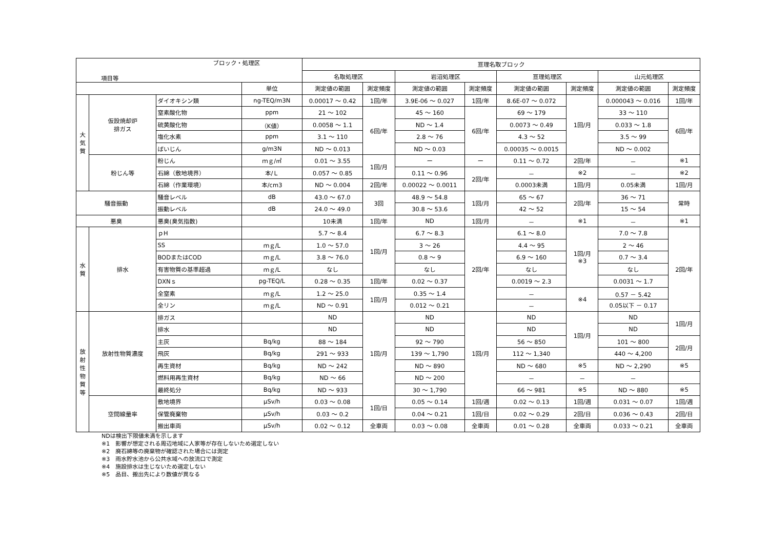| ブロック・処理区 項目等 | | | | 亘理名取ブロック | | | | | | | |
| --- | --- | --- | --- | --- | --- | --- | --- | --- | --- | --- | --- |
| | | | | 名取処理区 | | 岩沼処理区 | | 亘理処理区 | | 山元処理区 | |
| | | | 単位 | 測定値の範囲 | 測定頻度 | 測定値の範囲 | 測定頻度 | 測定値の範囲 | 測定頻度 | 測定値の範囲 | 測定頻度 |
| 大 気 質 | 仮設焼却炉 排ガス | ダイオキシン類 | ng-TEQ/m3N | 0.00017 ～ 0.42 | 1回/年 | 3.9E-06 ～ 0.027 | 1回/年 | 8.6E-07 ～ 0.072 | 1回/月 | 0.000043 ～ 0.016 | 1回/年 |
| | | 窒素酸化物 | ppm | 21 ～ 102 | 6回/年 | 45 ～ 160 | 6回/年 | 69 ～ 179 | | 33 ～ 110 | 6回/年 |
| | | 硫黄酸化物 | （K値） | 0.0058 ～ 1.1 | | ND ～ 1.4 | | 0.0073 ～ 0.49 | | 0.033 ～ 1.8 | |
| | | 塩化水素 | ppm | 3.1 ～ 110 | | 2.8 ～ 76 | | 4.3 ～ 52 | | 3.5 ～ 99 | |
| | | ばいじん | g/m3N | ND ～ 0.013 | | ND ～ 0.03 | | 0.00035 ～ 0.0015 | | ND ～ 0.002 | |
| | 粉じん等 | 粉じん | ｍｇ/㎥ | 0.01 ～ 3.55 | 1回/月 | ー | ー | 0.11 ～ 0.72 | 2回/年 | － | ※1 |
| | | 石綿（敷地境界） | 本/Ｌ | 0.057 ～ 0.85 | | 0.11 ～ 0.96 | 2回/年 | － | ※2 | － | ※2 |
| | | 石綿（作業環境） | 本/cm3 | ND ～ 0.004 | 2回/年 | 0.00022 ～ 0.0011 | | 0.0003未満 | 1回/月 | 0.05未満 | 1回/月 |
| 騒音振動 | | 騒音レベル | dB | 43.0 ～ 67.0 | 3回 | 48.9 ～ 54.8 | 1回/月 | 65 ～ 67 | 2回/年 | 36 ～ 71 | 常時 |
| | | 振動レベル | dB | 24.0 ～ 49.0 | | 30.8 ～ 53.6 | | 42 ～ 52 | | 15 ～ 54 | |
| 悪臭 | | 悪臭(臭気指数) | | 10未満 | 1回/年 | ND | 1回/月 | － | ※1 | － | ※1 |
| 水 質 | 排水 | ｐH | | 5.7 ～ 8.4 | 1回/月 | 6.7 ～ 8.3 | 2回/年 | 6.1 ～ 8.0 | 1回/月 ※3 | 7.0 ～ 7.8 | 2回/年 |
| | | SS | ｍｇ/L | 1.0 ～ 57.0 | | 3 ～ 26 | | 4.4 ～ 95 | | 2 ～ 46 | |
| | | BODまたはCOD | ｍｇ/L | 3.8 ～ 76.0 | | 0.8 ～ 9 | | 6.9 ～ 160 | | 0.7 ～ 3.4 | |
| | | 有害物質の基準超過 | ｍｇ/L | なし | | なし | | なし | | なし | |
| | | DXNｓ | pg-TEQ/L | 0.28 ～ 0.35 | 1回/年 | 0.02 ～ 0.37 | | 0.0019 ～ 2.3 | | 0.0031 ～ 1.7 | |
| | | 全窒素 | ｍｇ/L | 1.2 ～ 25.0 | 1回/月 | 0.35 ～ 1.4 | | － | ※4 | 0.57 － 5.42 | |
| | | 全リン | ｍｇ/L | ND ～ 0.91 | | 0.012 ～ 0.21 | | － | | 0.05以下 － 0.17 | |
| 放 射 性 物 質 等 | 放射性物質濃度 | 排ガス | | ND | 1回/月 | ND | 1回/月 | ND | 1回/月 | ND | 1回/月 |
| | | 排水 | | ND | | ND | | ND | | ND | |
| | | 主灰 | Bq/kg | 88 ～ 184 | | 92 ～ 790 | | 56 ～ 850 | | 101 ～ 800 | 2回/月 |
| | | 飛灰 | Bq/kg | 291 ～ 933 | | 139 ～ 1,790 | | 112 ～ 1,340 | | 440 ～ 4,200 | |
| | | 再生資材 | Bq/kg | ND ～ 242 | | ND ～ 890 | | ND ～ 680 | ※5 | ND ～ 2,290 | ※5 |
| | | 燃料用再生資材 | Bq/kg | ND ～ 66 | | ND ～ 200 | | － | － | － | |
| | | 最終処分 | Bq/kg | ND ～ 933 | | 30 ～ 1,790 | | 66 ～ 981 | ※5 | ND ～ 880 | ※5 |
| | 空間線量率 | 敷地境界 | μSv/h | 0.03 ～ 0.08 | 1回/日 | 0.05 ～ 0.14 | 1回/週 | 0.02 ～ 0.13 | 1回/週 | 0.031 ～ 0.07 | 1回/週 |
| | | 保管廃棄物 | μSv/h | 0.03 ～ 0.2 | | 0.04 ～ 0.21 | 1回/日 | 0.02 ～ 0.29 | 2回/日 | 0.036 ～ 0.43 | 2回/日 |
| | | 搬出車両 | μSv/h | 0.02 ～ 0.12 | 全車両 | 0.03 ～ 0.08 | 全車両 | 0.01 ～ 0.28 | 全車両 | 0.033 ～ 0.21 | 全車両 |
NDは検出下限値未満を示します
※1　影響が想定される周辺地域に人家等が存在しないため選定しない
※2　廃石綿等の廃棄物が確認された場合には測定
※3　雨水貯水池から公共水域への放流口で測定
※4　施設排水は生じないため選定しない
※5　品目、搬出先により数値が異なる